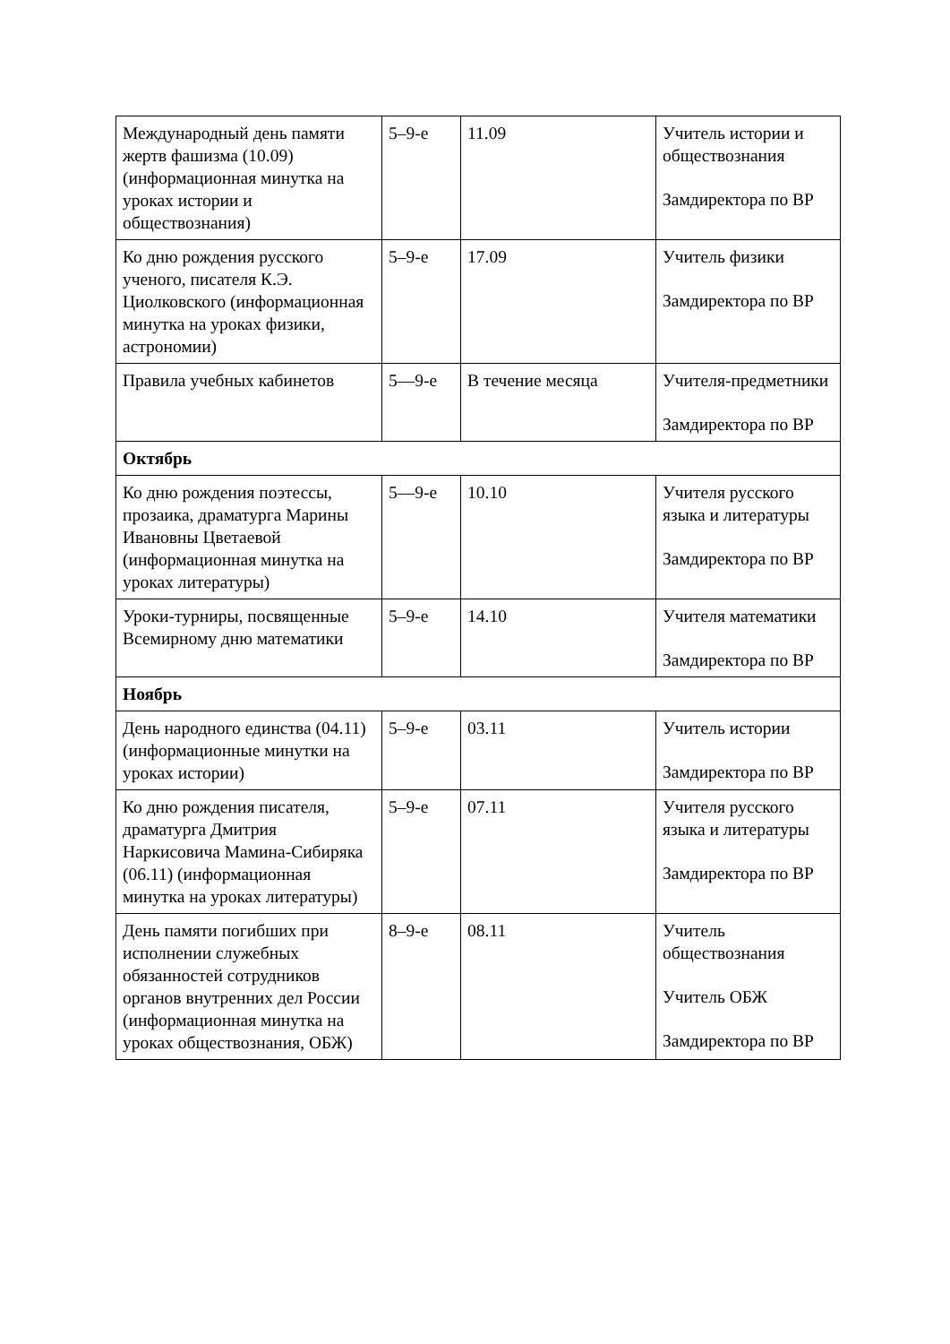| Международный день памяти жертв фашизма (10.09) (информационная минутка на уроках истории и обществознания) | 5–9-е | 11.09 | Учитель истории и обществознания Замдиректора по ВР |
| Ко дню рождения русского ученого, писателя К.Э. Циолковского (информационная минутка на уроках физики, астрономии) | 5–9-е | 17.09 | Учитель физики Замдиректора по ВР |
| Правила учебных кабинетов | 5—9-е | В течение месяца | Учителя-предметники Замдиректора по ВР |
| Октябрь | | | |
| Ко дню рождения поэтессы, прозаика, драматурга Марины Ивановны Цветаевой (информационная минутка на уроках литературы) | 5—9-е | 10.10 | Учителя русского языка и литературы Замдиректора по ВР |
| Уроки-турниры, посвященные Всемирному дню математики | 5–9-е | 14.10 | Учителя математики Замдиректора по ВР |
| Ноябрь | | | |
| День народного единства (04.11) (информационные минутки на уроках истории) | 5–9-е | 03.11 | Учитель истории Замдиректора по ВР |
| Ко дню рождения писателя, драматурга Дмитрия Наркисовича Мамина-Сибиряка (06.11) (информационная минутка на уроках литературы) | 5–9-е | 07.11 | Учителя русского языка и литературы Замдиректора по ВР |
| День памяти погибших при исполнении служебных обязанностей сотрудников органов внутренних дел России (информационная минутка на уроках обществознания, ОБЖ) | 8–9-е | 08.11 | Учитель обществознания Учитель ОБЖ Замдиректора по ВР |